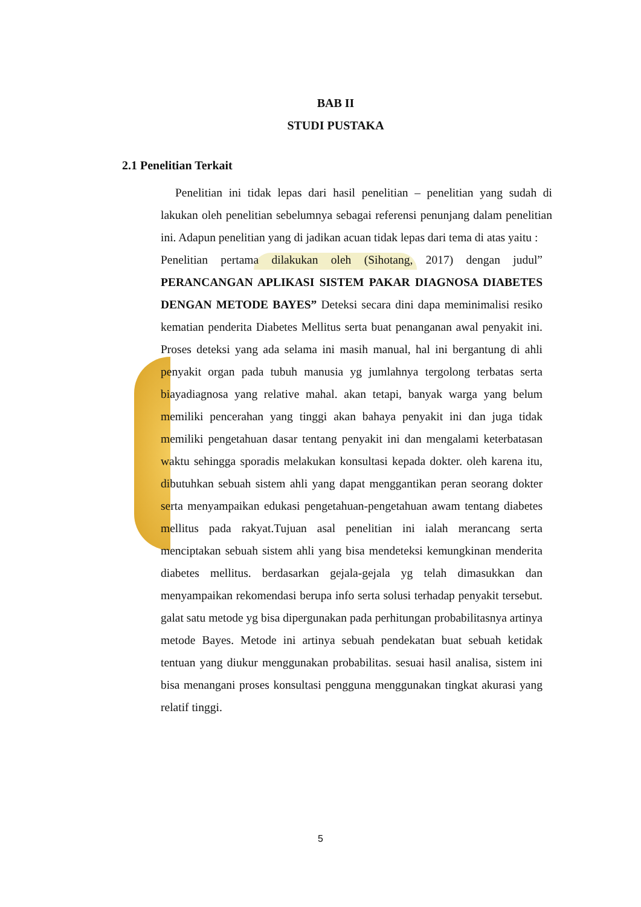BAB II
STUDI PUSTAKA
2.1 Penelitian Terkait
Penelitian ini tidak lepas dari hasil penelitian – penelitian yang sudah di lakukan oleh penelitian sebelumnya sebagai referensi penunjang dalam penelitian ini. Adapun penelitian yang di jadikan acuan tidak lepas dari tema di atas yaitu :
Penelitian pertama dilakukan oleh (Sihotang, 2017) dengan judul” PERANCANGAN APLIKASI SISTEM PAKAR DIAGNOSA DIABETES DENGAN METODE BAYES” Deteksi secara dini dapa meminimalisi resiko kematian penderita Diabetes Mellitus serta buat penanganan awal penyakit ini. Proses deteksi yang ada selama ini masih manual, hal ini bergantung di ahli penyakit organ pada tubuh manusia yg jumlahnya tergolong terbatas serta biayadiagnosa yang relative mahal. akan tetapi, banyak warga yang belum memiliki pencerahan yang tinggi akan bahaya penyakit ini dan juga tidak memiliki pengetahuan dasar tentang penyakit ini dan mengalami keterbatasan waktu sehingga sporadis melakukan konsultasi kepada dokter. oleh karena itu, dibutuhkan sebuah sistem ahli yang dapat menggantikan peran seorang dokter serta menyampaikan edukasi pengetahuan-pengetahuan awam tentang diabetes mellitus pada rakyat.Tujuan asal penelitian ini ialah merancang serta menciptakan sebuah sistem ahli yang bisa mendeteksi kemungkinan menderita diabetes mellitus. berdasarkan gejala-gejala yg telah dimasukkan dan menyampaikan rekomendasi berupa info serta solusi terhadap penyakit tersebut. galat satu metode yg bisa dipergunakan pada perhitungan probabilitasnya artinya metode Bayes. Metode ini artinya sebuah pendekatan buat sebuah ketidak tentuan yang diukur menggunakan probabilitas. sesuai hasil analisa, sistem ini bisa menangani proses konsultasi pengguna menggunakan tingkat akurasi yang relatif tinggi.
5